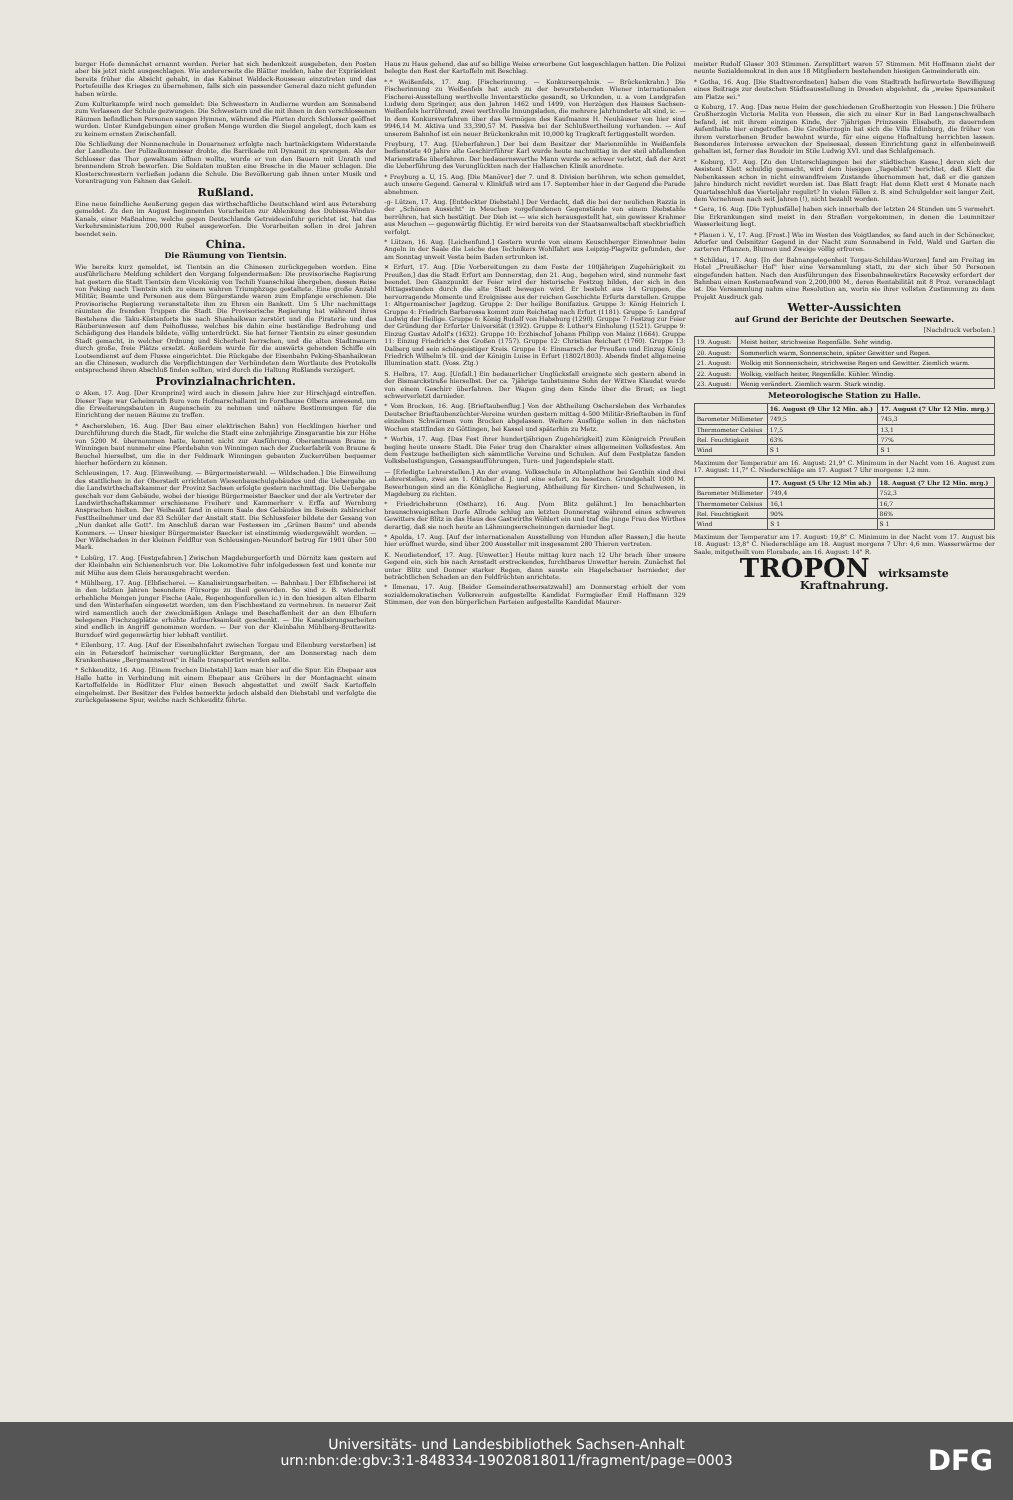burger Hofe demnächst ernannt werden. Perier hat sich bedenkzeit ausgebeten, den Posten aber bis jetzt nicht ausgeschlagen. Wie andererseits die Blätter melden, habe der Expräsident bereits früher die Absicht gehabt, in das Kabinet Waldeck-Rousseau einzutreten und das Portefeuille des Krieges zu übernehmen, falls sich ein passender General dazu nicht gefunden haben würde.
Zum Kulturkampfe wird noch gemeldet: Die Schwestern in Audierne wurden am Sonnabend zum Verlassen der Schule gezwungen. Die Schwestern und die mit ihnen in den verschlossenen Räumen befindlichen Personen sangen Hymnen, während die Pforten durch Schlosser geöffnet wurden. Unter Kundgebungen einer großen Menge wurden die Siegel angelegt, doch kam es zu keinem ernsten Zwischenfall.
Die Schließung der Nonnenschule in Douarnenez erfolgte nach hartnäckigstem Widerstande der Landleute. Der Polizeikommissar drohte, die Barrikade mit Dynamit zu sprengen. Als der Schlosser das Thor gewaltsam öffnen wollte, wurde er von den Bauern mit Unrath und brennendem Stroh beworfen. Die Soldaten mußten eine Bresche in die Mauer schlagen. Die Klosterschwestern verließen jodann die Schule. Die Bevölkerung gab ihnen unter Musik und Vorantragung von Fahnen das Geleit.
Rußland.
Eine neue feindliche Aeußerung gegen das wirthschaftliche Deutschland wird aus Petersburg gemeldet. Zu den im August beginnenden Vorarbeiten zur Ablenkung des Dubissa-Windau-Kanals, einer Maßnahme, welche gegen Deutschlands Getreideeinfuhr gerichtet ist, hat das Verkehrsministerium 200,000 Rubel ausgeworfen. Die Vorarbeiten sollen in drei Jahren beendet sein.
China.
Die Räumung von Tientsin.
Wie bereits kurz gemeldet, ist Tientsin an die Chinesen zurückgegeben worden. Eine ausführlichere Meldung schildert den Vorgang folgendermaßen: Die provisorische Regierung hat gestern die Stadt Tientsin dem Vicekönig von Tschili Yuanschikai übergeben, dessen Reise von Peking nach Tientsin sich zu einem wahren Triumphzuge gestaltete. Eine große Anzahl Militär, Beamte und Personen aus dem Bürgerstande waren zum Empfange erschienen. Die Provisorische Regierung veranstaltete ihm zu Ehren ein Bankett. Um 5 Uhr nachmittags räumten die fremden Truppen die Stadt. Die Provisorische Regierung hat während ihres Bestehens die Taku-Küstenforts bis nach Shanhaikwan zerstört und die Piraterie und das Räuberunwesen auf dem Peihoflusse, welches bis dahin eine beständige Bedrohung und Schädigung des Handels bildete, völlig unterdrückt. Sie hat ferner Tientsin zu einer gesunden Stadt gemacht, in welcher Ordnung und Sicherheit herrschen, und die alten Stadtmauern durch große, freie Plätze ersetzt. Außerdem wurde für die auswärts gehenden Schiffe ein Lootsendienst auf dem Flusse eingerichtet. Die Rückgabe der Eisenbahn Peking-Shanhaikwan an die Chinesen, wodurch die Verpflichtungen der Verbündeten dem Wortlaute des Protokolls entsprechend ihren Abschluß finden sollten, wird durch die Haltung Rußlands verzögert.
Provinzialnachrichten.
⊙ Aken, 17. Aug. [Der Kronprinz] wird auch in diesem Jahre hier zur Hirschjagd eintreffen. Dieser Tage war Geheimrath Buro vom Hofmarschallamt im Forsthause Olbera anwesend, um die Erweiterungsbauten in Augenschein zu nehmen und nähere Bestimmungen für die Einrichtung der neuen Räume zu treffen.
* Aschersleben, 16. Aug. [Der Bau einer elektrischen Bahn] von Hecklingen hierher und Durchführung durch die Stadt, für welche die Stadt eine zehnjährige Zinsgarantie bis zur Höhe von 5200 M. übernommen hatte, kommt nicht zur Ausführung. Oberamtmann Brame in Winningen baut nunmehr eine Pferdebahn von Winningen nach der Zuckerfabrik von Braune & Beuchel hierselbst, um die in der Feldmark Winningen gebauten Zuckerrüben bequemer hierher befördern zu können.
Schleusingen, 17. Aug. [Einweihung. — Bürgermeisterwahl. — Wildschaden.] Die Einweihung des stattlichen in der Oberstadt errichteten Wiesenbauschulgebäudes und die Uebergabe an die Landwirthschaftskammer der Provinz Sachsen erfolgte gestern nachmittag. Die Uebergabe geschah vor dem Gebäude, wobei der hiesige Bürgermeister Baecker und der als Vertreter der Landwirthschaftskammer erschienene Freiherr und Kammerherr v. Erffa auf Wernburg Ansprachen hielten. Der Weiheakt fand in einem Saale des Gebäudes im Beisein zahlreicher Festtheilnehmer und der 83 Schüler der Anstalt statt. Die Schlussfeier bildete der Gesang von „Nun danket alle Gott". Im Anschluß daran war Festessen im „Grünen Baum" und abends Kommers. — Unser hiesiger Bürgermeister Baecker ist einstimmig wiedergewählt worden. — Der Wildschaden in der kleinen Feldflur von Schleusingen-Neundorf betrug für 1901 über 500 Mark.
* Lobürg, 17. Aug. [Festgefahren.] Zwischen Magdeburgerforth und Dörnitz kam gestern auf der Kleinbahn ein Schienenbruch vor. Die Lokomotive fuhr infolgedessen fest und konnte nur mit Mühe aus dem Gleis herausgebracht werden.
* Mühlberg, 17. Aug. [Elbfischerei. — Kanalisirungsarbeiten. — Bahnbau.] Der Elbfischerei ist in den letzten Jahren besondere Fürsorge zu theil geworden. So sind z. B. wiederholt erhebliche Mengen junger Fische (Aale, Regenbogenforellen ic.) in den hiesigen alten Elbarm und den Winterhafen eingesetzt worden, um den Fischbestand zu vermehren. In neuerer Zeit wird namentlich auch der zweckmäßigen Anlage und Beschaffenheit der an den Elbufern belegenen Fischzugplätze erhöhte Aufmerksamkeit geschenkt. — Die Kanalisirungsarbeiten sind endlich in Angriff genommen worden. — Der von der Kleinbahn Mühlberg-Bruttewitz-Burxdorf wird gegenwärtig hier lebhaft ventilirt.
* Eilenburg, 17. Aug. [Auf der Eisenbahnfahrt zwischen Torgau und Eilenburg verstorben] ist ein in Petersdorf heimischer verunglückter Bergmann, der am Donnerstag nach dem Krankenhause „Bergmannstrost" in Halle transportirt werden sollte.
* Schkeuditz, 16. Aug. [Einem frechen Diebstahl] kam man hier auf die Spur. Ein Ehepaar aus Halle hatte in Verbindung mit einem Ehepaar aus Gröbers in der Montagnacht einem Kartoffelfelde in Rödlitzer Flur einen Besuch abgestattet und zwölf Sack Kartoffeln eingeheimst. Der Besitzer des Feldes bemerkte jedoch alsbald den Diebstahl und verfolgte die zurückgelassene Spur, welche nach Schkeuditz führte.
Haus zu Haus gehend, das auf so billige Weise erworbene Gut losgeschlagen hatten. Die Polizei belegte den Rest der Kartoffeln mit Beschlag.
*.* Weißenfels, 17. Aug. [Fischerinnung. — Konkursergebnis. — Brückenkrahn.] Die Fischerinnung zu Weißenfels hat auch zu der bevorstehenden Wiener internationalen Fischerei-Ausstellung werthvolle Inventarstücke gesandt, so Urkunden, u. a. vom Landgrafen Ludwig dem Springer, aus den Jahren 1462 und 1499, von Herzögen des Hauses Sachsen-Weißenfels herrührend, zwei werthvolle Innungsladen, die mehrere Jahrhunderte alt sind, ic. — In dem Konkursverfahren über das Vermögen des Kaufmanns H. Neuhäuser von hier sind 9946,14 M. Aktiva und 33,390,57 M. Passiva bei der Schlußvertheilung vorhanden. — Auf unserem Bahnhof ist ein neuer Brückenkrahn mit 10,000 kg Tragkraft fertiggestellt worden.
Freyburg, 17. Aug. [Ueberfahren.] Der bei dem Besitzer der Marienmühle in Weißenfels bedienstete 40 Jahre alte Geschirrführer Karl wurde heute nachmittag in der steil abfallenden Marienstraße überfahren. Der bedauernswerthe Mann wurde so schwer verletzt, daß der Arzt die Ueberführung des Verunglückten nach der Halleschen Klinik anordnete.
* Freyburg a. U, 15. Aug. [Die Manöver] der 7. und 8. Division berühren, wie schon gemeldet, auch unsere Gegend. General v. Klinkfuß wird am 17. September hier in der Gegend die Parade abnehmen.
-g- Lützen, 17. Aug. [Entdeckter Diebstahl.] Der Verdacht, daß die bei der neulichen Razzia in der „Schönen Aussicht" in Meuchen vorgefundenen Gegenstände von einem Diebstahle herrühren, hat sich bestätigt. Der Dieb ist — wie sich herausgestellt hat, ein gewisser Krahmer aus Meuchen — gegenwärtig flüchtig. Er wird bereits von der Staatsanwaltschaft steckbrieflich verfolgt.
* Lützen, 16. Aug. [Leichenfund.] Gestern wurde von einem Keuschberger Einwohner beim Angeln in der Saale die Leiche des Technikers Wohlfahrt aus Leipzig-Plagwitz gefunden, der am Sonntag unweit Vesta beim Baden ertrunken ist.
✕ Erfurt, 17. Aug. [Die Vorbereitungen zu dem Feste der 100jährigen Zugehörigkeit zu Preußen,] das die Stadt Erfurt am Donnerstag, den 21. Aug., begehen wird, sind nunmehr fast beendet. Den Glanzpunkt der Feier wird der historische Festzug bilden, der sich in den Mittagsstunden durch die alte Stadt bewegen wird. Er besteht aus 14 Gruppen, die hervorragende Momente und Ereignisse aus der reichen Geschichte Erfurts darstellen. Gruppe 1: Altgermanischer Jagdzug. Gruppe 2: Der heilige Bonifazius. Gruppe 3: König Heinrich I. Gruppe 4: Friedrich Barbarossa kommt zum Reichstag nach Erfurt (1181). Gruppe 5: Landgraf Ludwig der Heilige. Gruppe 6: König Rudolf von Habsburg (1290). Gruppe 7: Festzug zur Feier der Gründung der Erfurter Universität (1392). Gruppe 8: Luther's Einholung (1521). Gruppe 9: Einzug Gustav Adolf's (1632). Gruppe 10: Erzbischof Johann Philipp von Mainz (1664). Gruppe 11: Einzug Friedrich's des Großen (1757). Gruppe 12: Christian Reichart (1760). Gruppe 13: Dalberg und sein schöngeistiger Kreis. Gruppe 14: Einmarsch der Preußen und Einzug König Friedrich Wilhelm's III. und der Königin Luise in Erfurt (1802/1803). Abends findet allgemeine Illumination statt. (Voss. Ztg.)
S. Helbra, 17. Aug. [Unfall.] Ein bedauerlicher Unglücksfall ereignete sich gestern abend in der Bismarckstraße hierselbst. Der ca. 7jährige taubstumme Sohn der Wittwe Klaudat wurde von einem Geschirr überfahren. Der Wagen ging dem Kinde über die Brust; es liegt schwerverletzt darnieder.
* Vom Brocken, 16. Aug. [Brieftaubenflug.] Von der Abtheilung Oschersleben des Verbandes Deutscher Brieftaubenzüchter-Vereine wurden gestern mittag 4-500 Militär-Brieftauben in fünf einzelnen Schwärmen vom Brocken abgelassen. Weitere Ausflüge sollen in den nächsten Wochen stattfinden zu Göttingen, bei Kassel und späterhin zu Metz.
* Worbis, 17. Aug. [Das Fest ihrer hundertjährigen Zugehörigkeit] zum Königreich Preußen beging heute unsere Stadt. Die Feier trug den Charakter eines allgemeinen Volksfestes. Am dem Festzuge betheiligten sich sämmtliche Vereine und Schulen. Auf dem Festplatze fanden Volksbelustigungen, Gesangsaufführungen, Turn- und Jugendspiele statt.
— [Erledigte Lehrerstellen.] An der evang. Volksschule in Altenplathow bei Genthin sind drei Lehrerstellen, zwei am 1. Oktober d. J. und eine sofort, zu besetzen. Grundgehalt 1000 M. Bewerbungen sind an die Königliche Regierung, Abtheilung für Kirchen- und Schulwesen, in Magdeburg zu richten.
* Friedrichsbrunn (Ostharz), 16. Aug. [Vom Blitz gelähmt.] Im benachbarten braunschweigischen Dorfe Allrode schlug am letzten Donnerstag während eines schweren Gewitters der Blitz in das Haus des Gastwirths Wöhlert ein und traf die junge Frau des Wirthes derartig, daß sie noch heute an Lähmungserscheinungen darnieder liegt.
* Apolda, 17. Aug. [Auf der internationalen Ausstellung von Hunden aller Rassen,] die heute hier eröffnet wurde, sind über 200 Aussteller mit insgesammt 280 Thieren vertreten.
K. Neudietendorf, 17. Aug. [Unwetter.] Heute mittag kurz nach 12 Uhr brach über unsere Gegend ein, sich bis nach Arnstadt erstreckendes, furchtbares Unwetter herein. Zunächst fiel unter Blitz und Donner starker Regen, dann sauste ein Hagelschauer hernieder, der beträchtlichen Schaden an den Feldfrüchten anrichtete.
* Ilmenau, 17. Aug. [Beider Gemeinderathsersatzwahl] am Donnerstag erhielt der vom sozialdemokratischen Volksverein aufgestellte Kandidat Formgießer Emil Hoffmann 329 Stimmen, der von den bürgerlichen Parteien aufgestellte Kandidat Maurer-
meister Rudolf Glaser 303 Stimmen. Zersplittert waren 57 Stimmen. Mit Hoffmann zieht der neunte Sozialdemokrat in den aus 18 Mitgliedern bestehenden hiesigen Gemeinderath ein.
* Gotha, 16. Aug. [Die Stadtverordneten] haben die vom Stadtrath befürwortete Bewilligung eines Beitrags zur deutschen Städteausstellung in Dresden abgelehnt, da „weise Sparsamkeit am Platze sei."
⊙ Koburg, 17. Aug. [Das neue Heim der geschiedenen Großherzogin von Hessen.] Die frühere Großherzogin Victoria Melita von Hessen, die sich zu einer Kur in Bad Langenschwalbach befand, ist mit ihrem einzigen Kinde, der 7jährigen Prinzessin Elisabeth, zu dauerndem Aufenthalte hier eingetroffen. Die Großherzogin hat sich die Villa Edinburg, die früher von ihrem verstorbenen Bruder bewohnt wurde, für eine eigene Hofhaltung herrichten lassen. Besonderes Interesse erwecken der Speisesaal, dessen Einrichtung ganz in elfenbeinweiß gehalten ist, ferner das Boudoir im Stile Ludwig XVI. und das Schlafgemach.
* Koburg, 17. Aug. [Zu den Unterschlagungen bei der städtischen Kasse,] deren sich der Assistent Klett schuldig gemacht, wird dem hiesigen „Tageblatt" berichtet, daß Klett die Nebenkassen schon in nicht einwandfreiem Zustande übernommen hat, daß er die ganzen Jahre hindurch nicht revidirt worden ist. Das Blatt fragt: Hat denn Klett erst 4 Monate nach Quartalsschluß das Vierteljahr regulirt? In vielen Fällen z. B. sind Schulgelder seit langer Zeit, dem Vernehmen nach seit Jahren (!), nicht bezahlt worden.
* Gera, 16. Aug. [Die Typhusfälle] haben sich innerhalb der letzten 24 Stunden um 5 vermehrt. Die Erkrankungen sind meist in den Straßen vorgekommen, in denen die Leumnitzer Wasserleitung liegt.
* Plauen i. V., 17. Aug. [Frost.] Wie im Westen des Voigtlandes, so fand auch in der Schönecker, Adorfer und Oelsnitzer Gegend in der Nacht zum Sonnabend in Feld, Wald und Garten die zarteren Pflanzen, Blumen und Zweige völlig erfroren.
* Schildau, 17. Aug. [In der Bahnangelegenheit Torgau-Schildau-Wurzen] fand am Freitag im Hotel „Preußischer Hof" hier eine Versammlung statt, zu der sich über 50 Personen eingefunden hatten. Nach den Ausführungen des Eisenbahnsekretärs Recewsky erfordert der Bahnbau einen Kostenaufwand von 2,200,000 M., deren Rentabilität mit 8 Proz. veranschlagt ist. Die Versammlung nahm eine Resolution an, worin sie ihrer vollsten Zustimmung zu dem Projekt Ausdruck gab.
Wetter-Aussichten
auf Grund der Berichte der Deutschen Seewarte.
[Nachdruck verboten.]
| 19. August: | Meist heiter, strichweise Regenfälle. Sehr windig. |
| 20. August: | Sommerlich warm, Sonnenschein, später Gewitter und Regen. |
| 21. August: | Wolkig mit Sonnenschein, strichweise Regen und Gewitter. Ziemlich warm. |
| 22. August: | Wolkig, vielfach heiter, Regenfälle. Kühler. Windig. |
| 23. August: | Wenig verändert. Ziemlich warm. Stark windig. |
Meteorologische Station zu Halle.
| | 16. August (9 Uhr 12 Min. ab.) | 17. August (7 Uhr 12 Min. mrg.) |
| --- | --- | --- |
| Barometer Millimeter | 749,5 | 745,3 |
| Thermometer Celsius | 17,5 | 13,1 |
| Rel. Feuchtigkeit | 63% | 77% |
| Wind | S 1 | S 1 |
Maximum der Temperatur am 16. August: 21,9° C. Minimum in der Nacht vom 16. August zum 17. August: 11,7° C. Niederschläge am 17. August 7 Uhr morgens: 1,2 mm.
| | 17. August (5 Uhr 12 Min ab.) | 18. August (7 Uhr 12 Min. mrg.) |
| --- | --- | --- |
| Barometer Millimeter | 749,4 | 752,3 |
| Thermometer Celsius | 16,1 | 16,7 |
| Rel. Feuchtigkeit | 90% | 86% |
| Wind | S 1 | S 1 |
Maximum der Temperatur am 17. August: 19,8° C. Minimum in der Nacht vom 17. August bis 18. August: 13,8° C. Niederschläge am 18. August morgens 7 Uhr: 4,6 mm. Wasserwärme der Saale, mitgetheilt vom Florabade, am 16. August: 14° R.
TROPON wirksamste Kraftnahrung.
Universitäts- und Landesbibliothek Sachsen-Anhalt
urn:nbn:de:gbv:3:1-848334-19020818011/fragment/page=0003
DFG